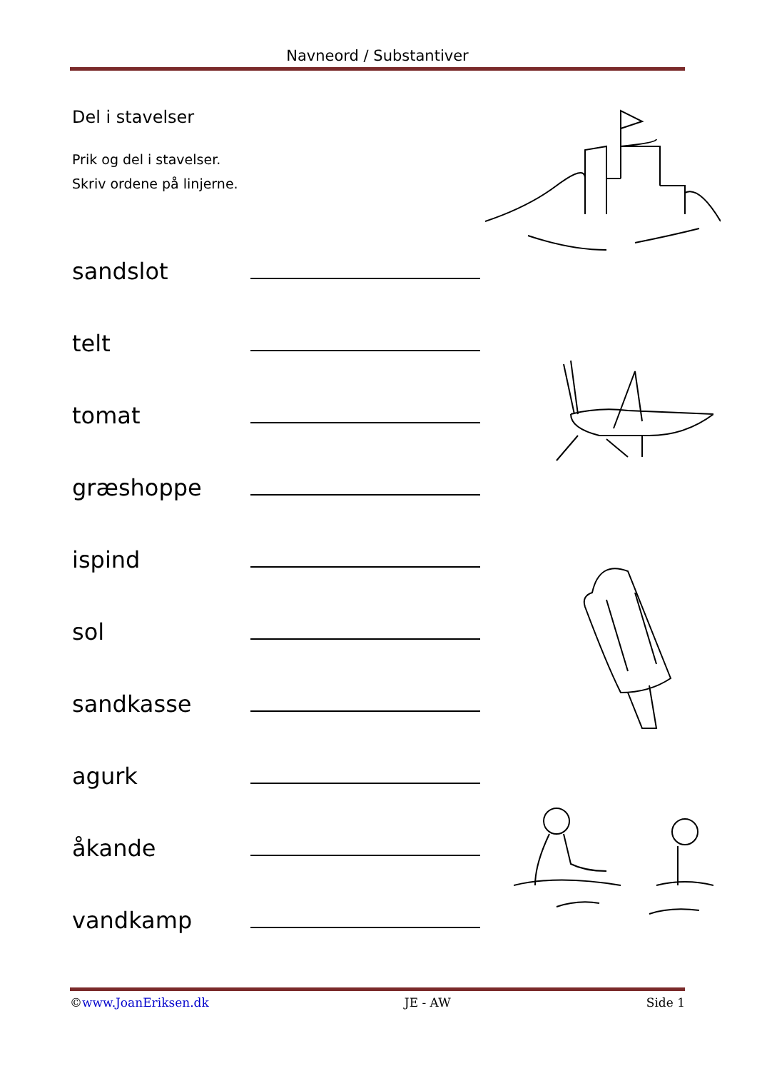Navneord / Substantiver
Del i stavelser
Prik og del i stavelser.
Skriv ordene på linjerne.
sandslot
telt
tomat
græshoppe
ispind
sol
sandkasse
agurk
åkande
vandkamp
©www.JoanEriksen.dk JE - AW Side 1